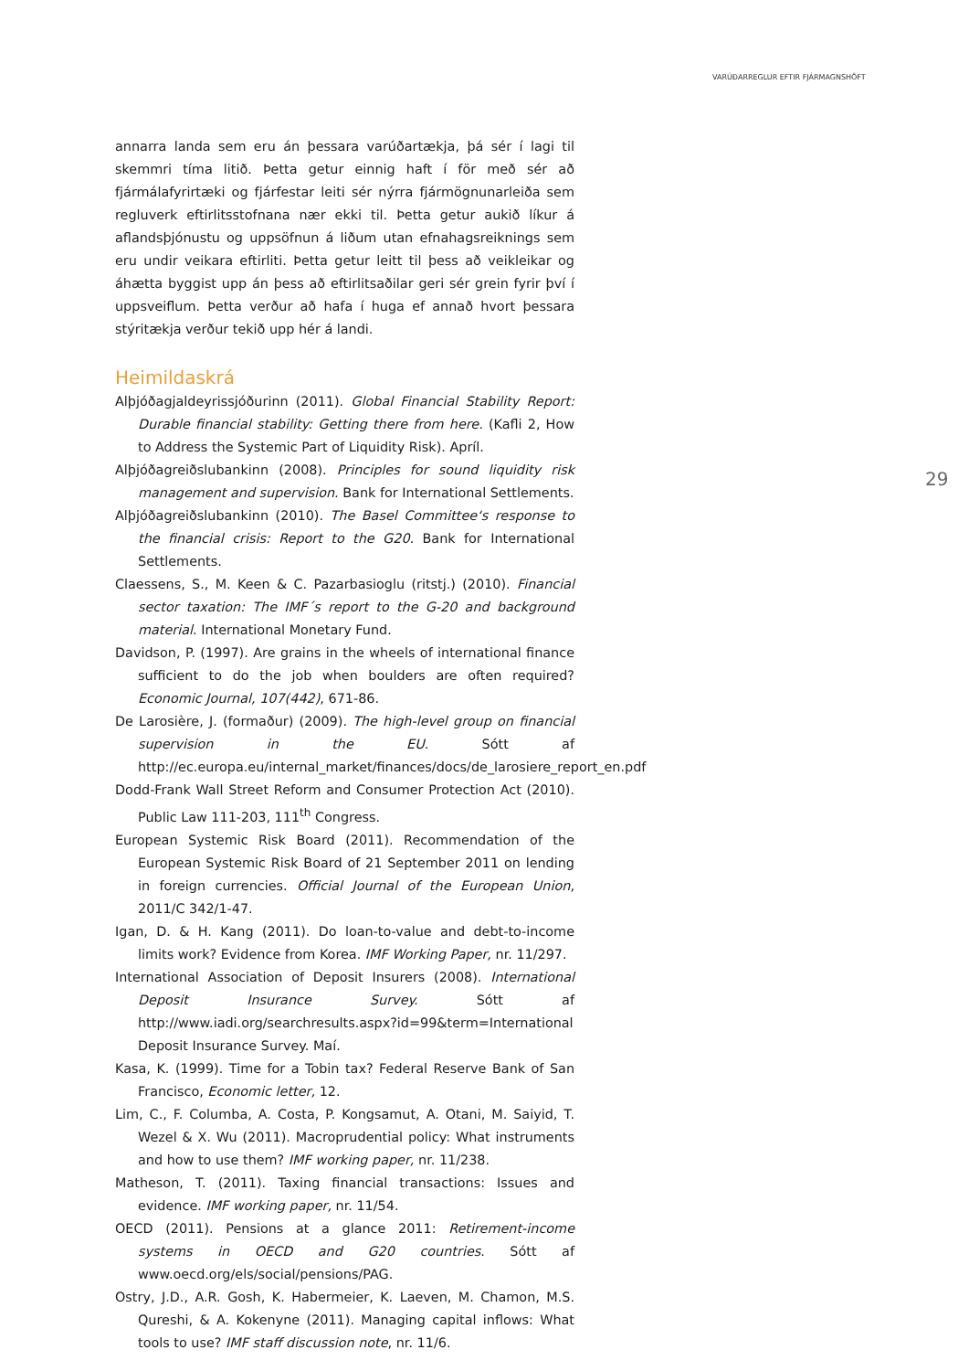VARÚÐARREGLUR EFTIR FJÁRMAGNSHÖFT
29
annarra landa sem eru án þessara varúðartækja, þá sér í lagi til skemmri tíma litið. Þetta getur einnig haft í för með sér að fjármálafyrirtæki og fjárfestar leiti sér nýrra fjármögnunarleiða sem regluverk eftirlitsstofnana nær ekki til. Þetta getur aukið líkur á aflandsþjónustu og uppsöfnun á liðum utan efnahagsreiknings sem eru undir veikara eftirliti. Þetta getur leitt til þess að veikleikar og áhætta byggist upp án þess að eftirlitsaðilar geri sér grein fyrir því í uppsveiflum. Þetta verður að hafa í huga ef annað hvort þessara stýritækja verður tekið upp hér á landi.
Heimildaskrá
Alþjóðagjaldeyrissjóðurinn (2011). Global Financial Stability Report: Durable financial stability: Getting there from here. (Kafli 2, How to Address the Systemic Part of Liquidity Risk). Apríl.
Alþjóðagreiðslubankinn (2008). Principles for sound liquidity risk management and supervision. Bank for International Settlements.
Alþjóðagreiðslubankinn (2010). The Basel Committee‘s response to the financial crisis: Report to the G20. Bank for International Settlements.
Claessens, S., M. Keen & C. Pazarbasioglu (ritstj.) (2010). Financial sector taxation: The IMF´s report to the G-20 and background material. International Monetary Fund.
Davidson, P. (1997). Are grains in the wheels of international finance sufficient to do the job when boulders are often required? Economic Journal, 107(442), 671-86.
De Larosière, J. (formaður) (2009). The high-level group on financial supervision in the EU. Sótt af http://ec.europa.eu/internal_market/finances/docs/de_larosiere_report_en.pdf
Dodd-Frank Wall Street Reform and Consumer Protection Act (2010). Public Law 111-203, 111<sup>th</sup> Congress.
European Systemic Risk Board (2011). Recommendation of the European Systemic Risk Board of 21 September 2011 on lending in foreign currencies. Official Journal of the European Union, 2011/C 342/1-47.
Igan, D. & H. Kang (2011). Do loan-to-value and debt-to-income limits work? Evidence from Korea. IMF Working Paper, nr. 11/297.
International Association of Deposit Insurers (2008). International Deposit Insurance Survey. Sótt af http://www.iadi.org/searchresults.aspx?id=99&term=International Deposit Insurance Survey. Maí.
Kasa, K. (1999). Time for a Tobin tax? Federal Reserve Bank of San Francisco, Economic letter, 12.
Lim, C., F. Columba, A. Costa, P. Kongsamut, A. Otani, M. Saiyid, T. Wezel & X. Wu (2011). Macroprudential policy: What instruments and how to use them? IMF working paper, nr. 11/238.
Matheson, T. (2011). Taxing financial transactions: Issues and evidence. IMF working paper, nr. 11/54.
OECD (2011). Pensions at a glance 2011: Retirement-income systems in OECD and G20 countries. Sótt af www.oecd.org/els/social/pensions/PAG.
Ostry, J.D., A.R. Gosh, K. Habermeier, K. Laeven, M. Chamon, M.S. Qureshi, & A. Kokenyne (2011). Managing capital inflows: What tools to use? IMF staff discussion note, nr. 11/6.